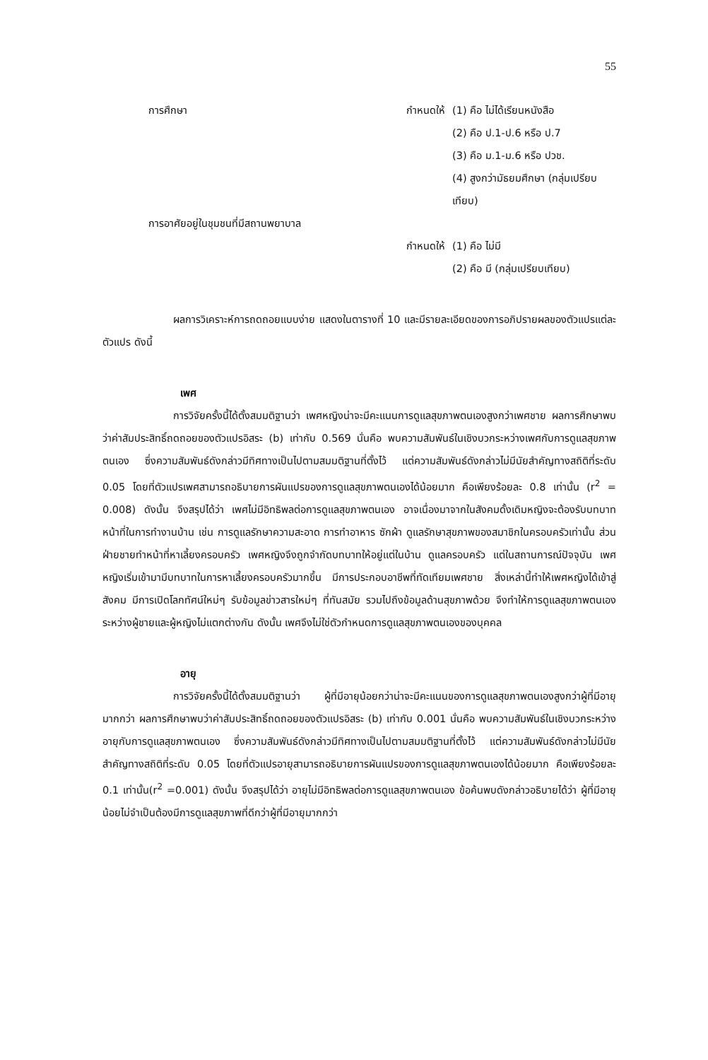55
การศึกษา กำหนดให้ (1) คือ ไม่ได้เรียนหนังสือ
(2) คือ ป.1-ป.6 หรือ ป.7
(3) คือ ม.1-ม.6 หรือ ปวช.
(4) สูงกว่ามัธยมศึกษา (กลุ่มเปรียบเทียบ)
การอาศัยอยู่ในชุมชนที่มีสถานพยาบาล
กำหนดให้ (1) คือ ไม่มี
(2) คือ มี (กลุ่มเปรียบเทียบ)
ผลการวิเคราะห์การถดถอยแบบง่าย แสดงในตารางที่ 10 และมีรายละเอียดของการอภิปรายผลของตัวแปรแต่ละตัวแปร ดังนี้
เพศ
การวิจัยครั้งนี้ได้ตั้งสมมติฐานว่า เพศหญิงน่าจะมีคะแนนการดูแลสุขภาพตนเองสูงกว่าเพศชาย ผลการศึกษาพบว่าค่าสัมประสิทธิ์ถดถอยของตัวแปรอิสระ (b) เท่ากับ 0.569 นั่นคือ พบความสัมพันธ์ในเชิงบวกระหว่างเพศกับการดูแลสุขภาพตนเอง ซึ่งความสัมพันธ์ดังกล่าวมีทิศทางเป็นไปตามสมมติฐานที่ตั้งไว้ แต่ความสัมพันธ์ดังกล่าวไม่มีนัยสำคัญทางสถิติที่ระดับ 0.05 โดยที่ตัวแปรเพศสามารถอธิบายการผันแปรของการดูแลสุขภาพตนเองได้น้อยมาก คือเพียงร้อยละ 0.8 เท่านั้น (r<sup>2</sup> = 0.008) ดังนั้น จึงสรุปได้ว่า เพศไม่มีอิทธิพลต่อการดูแลสุขภาพตนเอง อาจเนื่องมาจากในสังคมดั้งเดิมหญิงจะต้องรับบทบาทหน้าที่ในการทำงานบ้าน เช่น การดูแลรักษาความสะอาด การทำอาหาร ซักผ้า ดูแลรักษาสุขภาพของสมาชิกในครอบครัวเท่านั้น ส่วนฝ่ายชายทำหน้าที่หาเลี้ยงครอบครัว เพศหญิงจึงถูกจำกัดบทบาทให้อยู่แต่ในบ้าน ดูแลครอบครัว แต่ในสถานการณ์ปัจจุบัน เพศหญิงเริ่มเข้ามามีบทบาทในการหาเลี้ยงครอบครัวมากขึ้น มีการประกอบอาชีพที่ทัดเทียมเพศชาย สิ่งเหล่านี้ทำให้เพศหญิงได้เข้าสู่สังคม มีการเปิดโลกทัศน์ใหม่ๆ รับข้อมูลข่าวสารใหม่ๆ ที่ทันสมัย รวมไปถึงข้อมูลด้านสุขภาพด้วย จึงทำให้การดูแลสุขภาพตนเองระหว่างผู้ชายและผู้หญิงไม่แตกต่างกัน ดังนั้น เพศจึงไม่ใช่ตัวกำหนดการดูแลสุขภาพตนเองของบุคคล
อายุ
การวิจัยครั้งนี้ได้ตั้งสมมติฐานว่า ผู้ที่มีอายุน้อยกว่าน่าจะมีคะแนนของการดูแลสุขภาพตนเองสูงกว่าผู้ที่มีอายุมากกว่า ผลการศึกษาพบว่าค่าสัมประสิทธิ์ถดถอยของตัวแปรอิสระ (b) เท่ากับ 0.001 นั่นคือ พบความสัมพันธ์ในเชิงบวกระหว่างอายุกับการดูแลสุขภาพตนเอง ซึ่งความสัมพันธ์ดังกล่าวมีทิศทางเป็นไปตามสมมติฐานที่ตั้งไว้ แต่ความสัมพันธ์ดังกล่าวไม่มีนัยสำคัญทางสถิติที่ระดับ 0.05 โดยที่ตัวแปรอายุสามารถอธิบายการผันแปรของการดูแลสุขภาพตนเองได้น้อยมาก คือเพียงร้อยละ 0.1 เท่านั้น(r<sup>2</sup> =0.001) ดังนั้น จึงสรุปได้ว่า อายุไม่มีอิทธิพลต่อการดูแลสุขภาพตนเอง ข้อค้นพบดังกล่าวอธิบายได้ว่า ผู้ที่มีอายุน้อยไม่จำเป็นต้องมีการดูแลสุขภาพที่ดีกว่าผู้ที่มีอายุมากกว่า